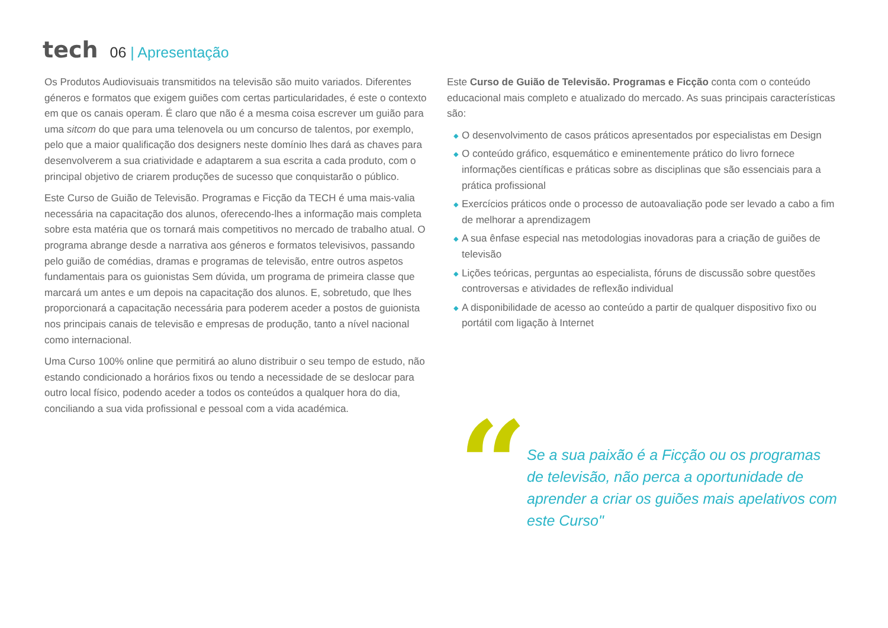tech
06 | Apresentação
Os Produtos Audiovisuais transmitidos na televisão são muito variados. Diferentes géneros e formatos que exigem guiões com certas particularidades, é este o contexto em que os canais operam. É claro que não é a mesma coisa escrever um guião para uma sitcom do que para uma telenovela ou um concurso de talentos, por exemplo, pelo que a maior qualificação dos designers neste domínio lhes dará as chaves para desenvolverem a sua criatividade e adaptarem a sua escrita a cada produto, com o principal objetivo de criarem produções de sucesso que conquistarão o público.
Este Curso de Guião de Televisão. Programas e Ficção da TECH é uma mais-valia necessária na capacitação dos alunos, oferecendo-lhes a informação mais completa sobre esta matéria que os tornará mais competitivos no mercado de trabalho atual. O programa abrange desde a narrativa aos géneros e formatos televisivos, passando pelo guião de comédias, dramas e programas de televisão, entre outros aspetos fundamentais para os guionistas Sem dúvida, um programa de primeira classe que marcará um antes e um depois na capacitação dos alunos. E, sobretudo, que lhes proporcionará a capacitação necessária para poderem aceder a postos de guionista nos principais canais de televisão e empresas de produção, tanto a nível nacional como internacional.
Uma Curso 100% online que permitirá ao aluno distribuir o seu tempo de estudo, não estando condicionado a horários fixos ou tendo a necessidade de se deslocar para outro local físico, podendo aceder a todos os conteúdos a qualquer hora do dia, conciliando a sua vida profissional e pessoal com a vida académica.
Este Curso de Guião de Televisão. Programas e Ficção conta com o conteúdo educacional mais completo e atualizado do mercado. As suas principais características são:
◆ O desenvolvimento de casos práticos apresentados por especialistas em Design
◆ O conteúdo gráfico, esquemático e eminentemente prático do livro fornece informações científicas e práticas sobre as disciplinas que são essenciais para a prática profissional
◆ Exercícios práticos onde o processo de autoavaliação pode ser levado a cabo a fim de melhorar a aprendizagem
◆ A sua ênfase especial nas metodologias inovadoras para a criação de guiões de televisão
◆ Lições teóricas, perguntas ao especialista, fóruns de discussão sobre questões controversas e atividades de reflexão individual
◆ A disponibilidade de acesso ao conteúdo a partir de qualquer dispositivo fixo ou portátil com ligação à Internet
“
Se a sua paixão é a Ficção ou os programas de televisão, não perca a oportunidade de aprender a criar os guiões mais apelativos com este Curso"